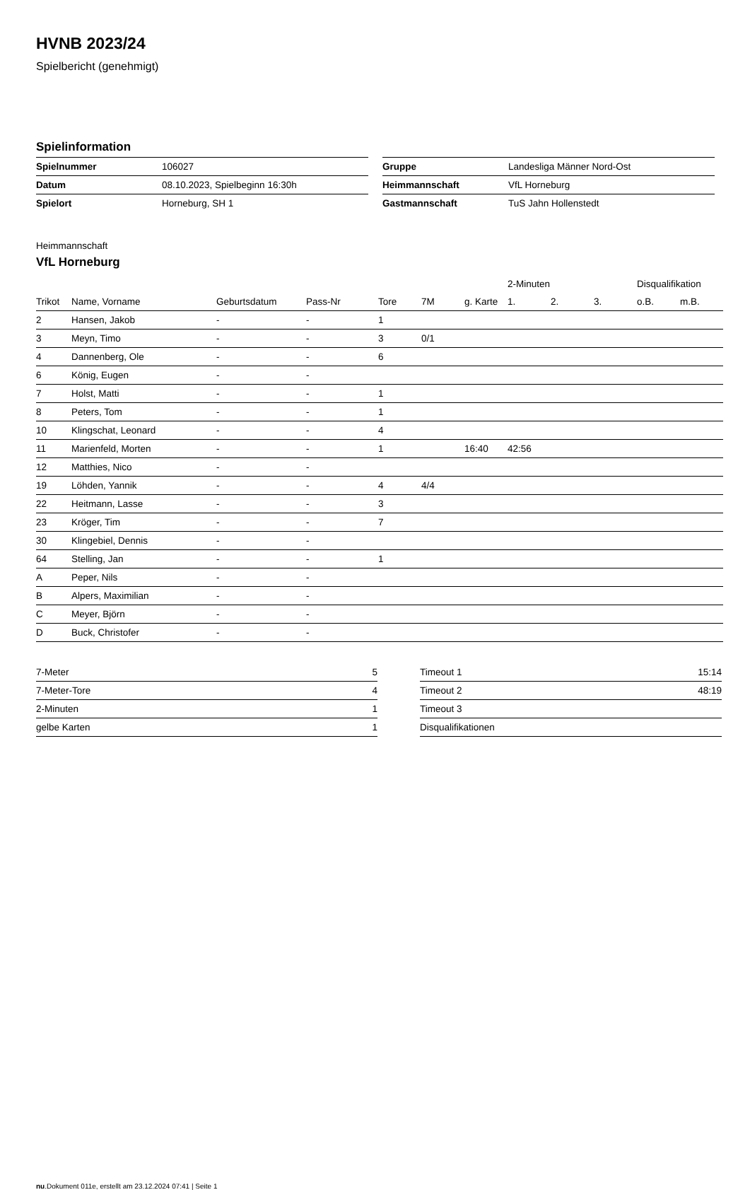HVNB 2023/24
Spielbericht (genehmigt)
Spielinformation
| Spielnummer | 106027 |
| Datum | 08.10.2023, Spielbeginn 16:30h |
| Spielort | Horneburg, SH 1 |
| Gruppe | Landesliga Männer Nord-Ost |
| Heimmannschaft | VfL Horneburg |
| Gastmannschaft | TuS Jahn Hollenstedt |
Heimmannschaft
VfL Horneburg
| | | | | | | | 2-Minuten | | | Disqualifikation | |
| --- | --- | --- | --- | --- | --- | --- | --- | --- | --- | --- | --- |
| Trikot | Name, Vorname | Geburtsdatum | Pass-Nr | Tore | 7M | g. Karte | 1. | 2. | 3. | o.B. | m.B. |
| 2 | Hansen, Jakob | - | - | 1 | | | | | | | |
| 3 | Meyn, Timo | - | - | 3 | 0/1 | | | | | | |
| 4 | Dannenberg, Ole | - | - | 6 | | | | | | | |
| 6 | König, Eugen | - | - | | | | | | | | |
| 7 | Holst, Matti | - | - | 1 | | | | | | | |
| 8 | Peters, Tom | - | - | 1 | | | | | | | |
| 10 | Klingschat, Leonard | - | - | 4 | | | | | | | |
| 11 | Marienfeld, Morten | - | - | 1 | | 16:40 | 42:56 | | | | |
| 12 | Matthies, Nico | - | - | | | | | | | | |
| 19 | Löhden, Yannik | - | - | 4 | 4/4 | | | | | | |
| 22 | Heitmann, Lasse | - | - | 3 | | | | | | | |
| 23 | Kröger, Tim | - | - | 7 | | | | | | | |
| 30 | Klingebiel, Dennis | - | - | | | | | | | | |
| 64 | Stelling, Jan | - | - | 1 | | | | | | | |
| A | Peper, Nils | - | - | | | | | | | | |
| B | Alpers, Maximilian | - | - | | | | | | | | |
| C | Meyer, Björn | - | - | | | | | | | | |
| D | Buck, Christofer | - | - | | | | | | | | |
| 7-Meter | 5 |
| 7-Meter-Tore | 4 |
| 2-Minuten | 1 |
| gelbe Karten | 1 |
| Timeout 1 | 15:14 |
| Timeout 2 | 48:19 |
| Timeout 3 | |
| Disqualifikationen | |
nu.Dokument 011e, erstellt am 23.12.2024 07:41 | Seite 1